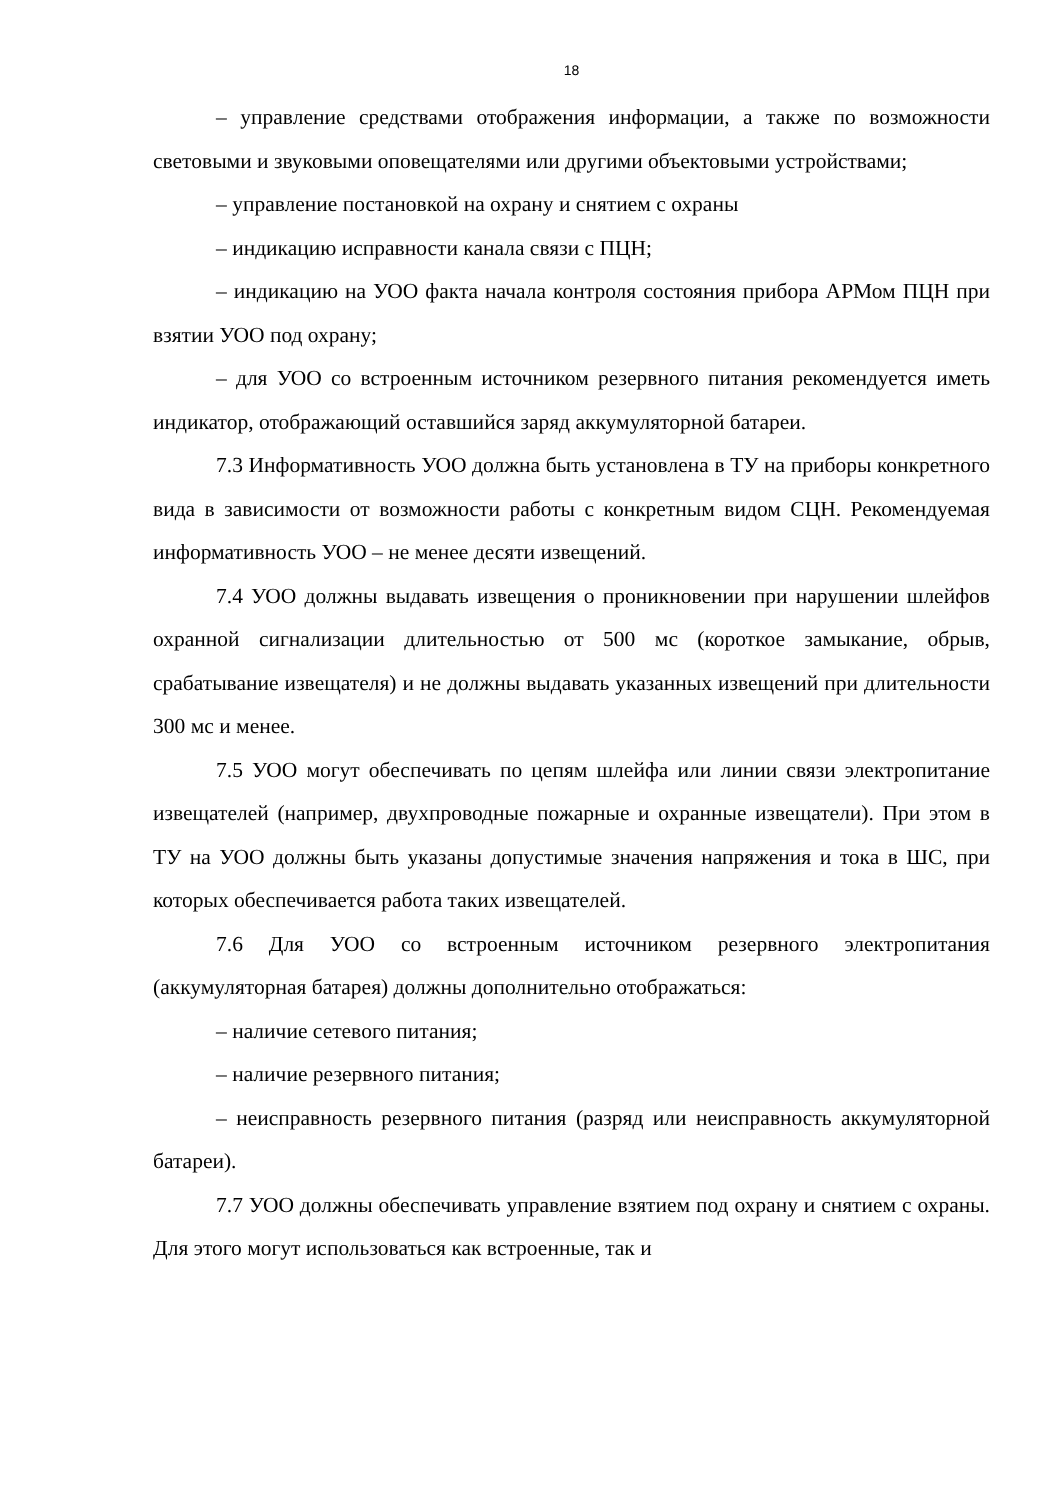18
– управление средствами отображения информации, а также по возможности световыми и звуковыми оповещателями или другими объектовыми устройствами;
– управление постановкой на охрану и снятием с охраны
– индикацию исправности канала связи с ПЦН;
– индикацию на УОО факта начала контроля состояния прибора АРМом ПЦН при взятии УОО под охрану;
– для УОО со встроенным источником резервного питания рекомендуется иметь индикатор, отображающий оставшийся заряд аккумуляторной батареи.
7.3 Информативность УОО должна быть установлена в ТУ на приборы конкретного вида в зависимости от возможности работы с конкретным видом СЦН. Рекомендуемая информативность УОО – не менее десяти извещений.
7.4 УОО должны выдавать извещения о проникновении при нарушении шлейфов охранной сигнализации длительностью от 500 мс (короткое замыкание, обрыв, срабатывание извещателя) и не должны выдавать указанных извещений при длительности 300 мс и менее.
7.5 УОО могут обеспечивать по цепям шлейфа или линии связи электропитание извещателей (например, двухпроводные пожарные и охранные извещатели). При этом в ТУ на УОО должны быть указаны допустимые значения напряжения и тока в ШС, при которых обеспечивается работа таких извещателей.
7.6 Для УОО со встроенным источником резервного электропитания (аккумуляторная батарея) должны дополнительно отображаться:
– наличие сетевого питания;
– наличие резервного питания;
– неисправность резервного питания (разряд или неисправность аккумуляторной батареи).
7.7 УОО должны обеспечивать управление взятием под охрану и снятием с охраны. Для этого могут использоваться как встроенные, так и